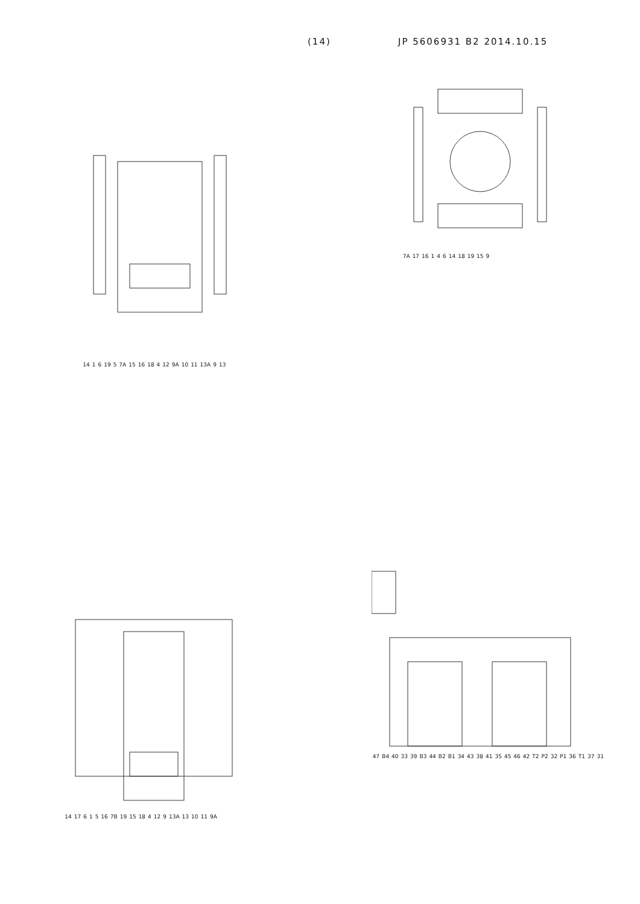(14) JP 5606931 B2 2014.10.15
14161957A 1516184129A 101113A 913 7A 1716146141819159
1417615167B 191518412913A 1310119A 47 B4403339 B344 B2 B13443384135454642 T2 P232 P136 T13731